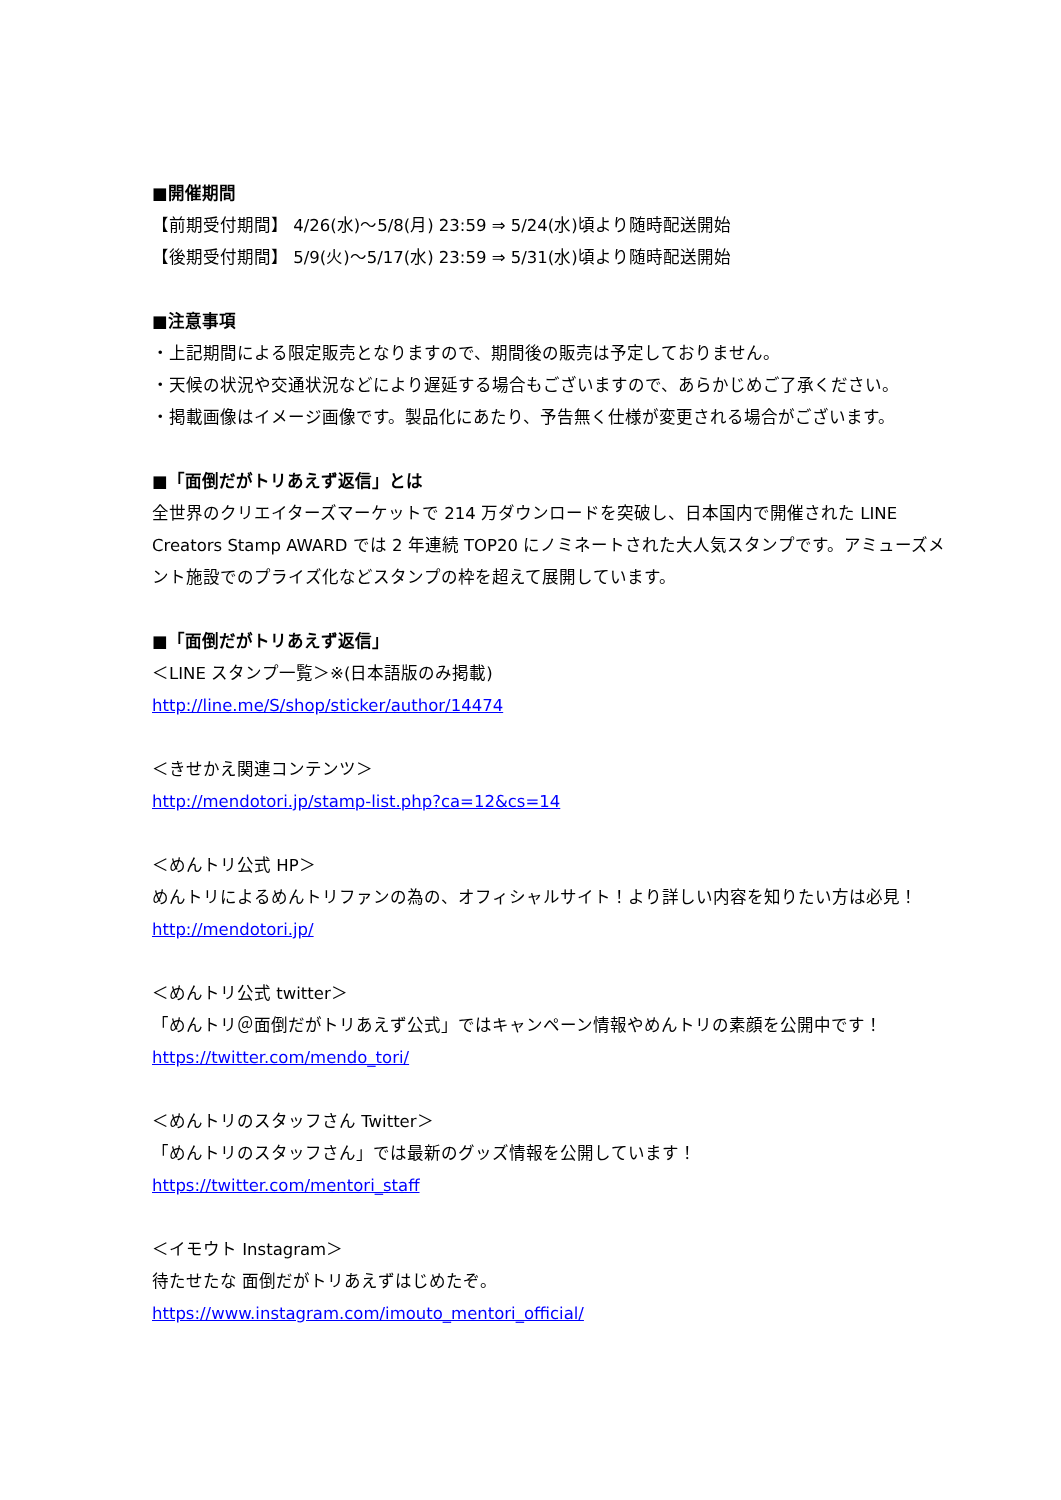■開催期間
【前期受付期間】 4/26(水)～5/8(月) 23:59 ⇒ 5/24(水)頃より随時配送開始
【後期受付期間】 5/9(火)～5/17(水) 23:59 ⇒ 5/31(水)頃より随時配送開始
■注意事項
・上記期間による限定販売となりますので、期間後の販売は予定しておりません。
・天候の状況や交通状況などにより遅延する場合もございますので、あらかじめご了承ください。
・掲載画像はイメージ画像です。製品化にあたり、予告無く仕様が変更される場合がございます。
■「面倒だがトリあえず返信」とは
全世界のクリエイターズマーケットで 214 万ダウンロードを突破し、日本国内で開催された LINE Creators Stamp AWARD では 2 年連続 TOP20 にノミネートされた大人気スタンプです。アミューズメント施設でのプライズ化などスタンプの枠を超えて展開しています。
■「面倒だがトリあえず返信」
＜LINE スタンプ一覧＞※(日本語版のみ掲載)
http://line.me/S/shop/sticker/author/14474
＜きせかえ関連コンテンツ＞
http://mendotori.jp/stamp-list.php?ca=12&cs=14
＜めんトリ公式 HP＞
めんトリによるめんトリファンの為の、オフィシャルサイト！より詳しい内容を知りたい方は必見！
http://mendotori.jp/
＜めんトリ公式 twitter＞
「めんトリ＠面倒だがトリあえず公式」ではキャンペーン情報やめんトリの素顔を公開中です！
https://twitter.com/mendo_tori/
＜めんトリのスタッフさん Twitter＞
「めんトリのスタッフさん」では最新のグッズ情報を公開しています！
https://twitter.com/mentori_staff
＜イモウト Instagram＞
待たせたな 面倒だがトリあえずはじめたぞ。
https://www.instagram.com/imouto_mentori_official/